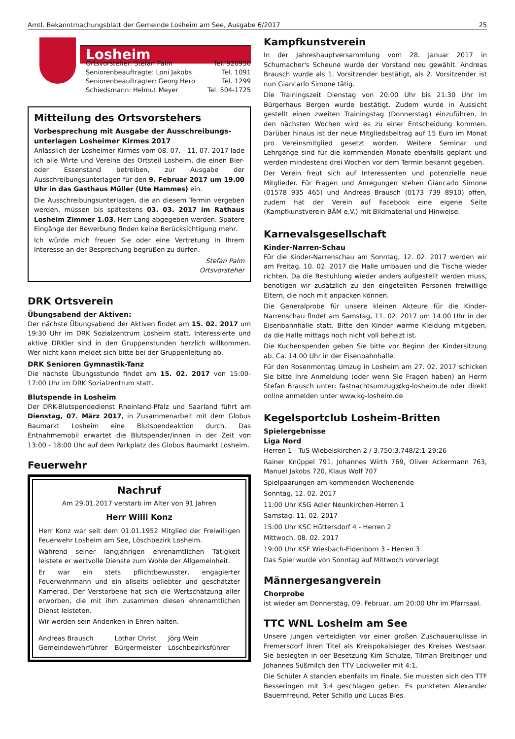Amtl. Bekanntmachungsblatt der Gemeinde Losheim am See, Ausgabe 6/2017 25
Losheim
Ortsvorsteher: Stefan Palm Tel. 920950
Seniorenbeauftragte: Loni Jakobs Tel. 1091
Seniorenbeauftragter: Georg Hero Tel. 1299
Schiedsmann: Helmut Meyer Tel. 504-1725
Mitteilung des Ortsvorstehers
Vorbesprechung mit Ausgabe der Ausschreibungs-unterlagen Losheimer Kirmes 2017
Anlässlich der Losheimer Kirmes vom 08. 07. - 11. 07. 2017 lade ich alle Wirte und Vereine des Ortsteil Losheim, die einen Bier- oder Essenstand betreiben, zur Ausgabe der Ausschreibungsunterlagen für den 9. Februar 2017 um 19.00 Uhr in das Gasthaus Müller (Ute Hammes) ein.
Die Ausschreibungsunterlagen, die an diesem Termin vergeben werden, müssen bis spätestens 03. 03. 2017 im Rathaus Losheim Zimmer 1.03, Herr Lang abgegeben werden. Spätere Eingänge der Bewerbung finden keine Berücksichtigung mehr.
Ich würde mich freuen Sie oder eine Vertretung in Ihrem Interesse an der Besprechung begrüßen zu dürfen.
Stefan Palm
Ortsvorsteher
DRK Ortsverein
Übungsabend der Aktiven:
Der nächste Übungsabend der Aktiven findet am 15. 02. 2017 um 19:30 Uhr im DRK Sozialzentrum Losheim statt. Interessierte und aktive DRKler sind in den Gruppenstunden herzlich willkommen. Wer nicht kann meldet sich bitte bei der Gruppenleitung ab.
DRK Senioren Gymnastik-Tanz
Die nächste Übungsstunde findet am 15. 02. 2017 von 15:00-17:00 Uhr im DRK Sozialzentrum statt.
Blutspende in Losheim
Der DRK-Blutspendedienst Rheinland-Pfalz und Saarland führt am Dienstag, 07. März 2017, in Zusammenarbeit mit dem Globus Baumarkt Losheim eine Blutspendeaktion durch. Das Entnahmemobil erwartet die Blutspender/innen in der Zeit von 13:00 - 18:00 Uhr auf dem Parkplatz des Globus Baumarkt Losheim.
Feuerwehr
Nachruf
Am 29.01.2017 verstarb im Alter von 91 Jahren
Herr Willi Konz
Herr Konz war seit dem 01.01.1952 Mitglied der Freiwilligen Feuerwehr Losheim am See, Löschbezirk Losheim.
Während seiner langjährigen ehrenamtlichen Tätigkeit leistete er wertvolle Dienste zum Wohle der Allgemeinheit.
Er war ein stets pflichtbewusster, engagierter Feuerwehrmann und ein allseits beliebter und geschätzter Kamerad. Der Verstorbene hat sich die Wertschätzung aller erworben, die mit ihm zusammen diesen ehrenamtlichen Dienst leisteten.
Wir werden sein Andenken in Ehren halten.
Andreas Brausch
Gemeindewehrführer
Lothar Christ
Bürgermeister
Jörg Wein
Löschbezirksführer
Kampfkunstverein
In der Jahreshauptversammlung vom 28. Januar 2017 in Schumacher's Scheune wurde der Vorstand neu gewählt. Andreas Brausch wurde als 1. Vorsitzender bestätigt, als 2. Vorsitzender ist nun Giancarlo Simone tätig.
Die Trainingszeit Dienstag von 20:00 Uhr bis 21:30 Uhr im Bürgerhaus Bergen wurde bestätigt. Zudem wurde in Aussicht gestellt einen zweiten Trainingstag (Donnerstag) einzuführen. In den nächsten Wochen wird es zu einer Entscheidung kommen. Darüber hinaus ist der neue Mitgliedsbeitrag auf 15 Euro im Monat pro Vereinsmitglied gesetzt worden. Weitere Seminar und Lehrgänge sind für die kommenden Monate ebenfalls geplant und werden mindestens drei Wochen vor dem Termin bekannt gegeben.
Der Verein freut sich auf Interessenten und potenzielle neue Mitglieder. Für Fragen und Anregungen stehen Giancarlo Simone (01578 935 465) und Andreas Brausch (0173 739 8910) offen, zudem hat der Verein auf Facebook eine eigene Seite (Kampfkunstverein BÄM e.V.) mit Bildmaterial und Hinweise.
Karnevalsgesellschaft
Kinder-Narren-Schau
Für die Kinder-Narrenschau am Sonntag, 12. 02. 2017 werden wir am Freitag, 10. 02. 2017 die Halle umbauen und die Tische wieder richten. Da die Bestuhlung wieder anders aufgestellt werden muss, benötigen wir zusätzlich zu den eingeteilten Personen freiwillige Eltern, die noch mit anpacken können.
Die Generalprobe für unsere kleinen Akteure für die Kinder-Narrenschau findet am Samstag, 11. 02. 2017 um 14.00 Uhr in der Eisenbahnhalle statt. Bitte den Kinder warme Kleidung mitgeben, da die Halle mittags noch nicht voll beheizt ist.
Die Kuchenspenden geben Sie bitte vor Beginn der Kindersitzung ab. Ca. 14.00 Uhr in der Eisenbahnhalle.
Für den Rosenmontag Umzug in Losheim am 27. 02. 2017 schicken Sie bitte Ihre Anmeldung (oder wenn Sie Fragen haben) an Herrn Stefan Brausch unter: fastnachtsumzug@kg-losheim.de oder direkt online anmelden unter www.kg-losheim.de
Kegelsportclub Losheim-Britten
Spielergebnisse
Liga Nord
Herren 1 - TuS Wiebelskirchen 2 / 3.750:3.748/2:1-29:26
Rainer Knüppel 791, Johannes Wirth 769, Oliver Ackermann 763, Manuel Jakobs 720, Klaus Wolf 707
Spielpaarungen am kommenden Wochenende
Sonntag, 12. 02. 2017
11:00 Uhr KSG Adler Neunkirchen-Herren 1
Samstag, 11. 02. 2017
15:00 Uhr KSC Hüttersdorf 4 - Herren 2
Mittwoch, 08. 02. 2017
19:00 Uhr KSF Wiesbach-Eidenborn 3 - Herren 3
Das Spiel wurde von Sonntag auf Mittwoch vorverlegt
Männergesangverein
Chorprobe
ist wieder am Donnerstag, 09. Februar, um 20:00 Uhr im Pfarrsaal.
TTC WNL Losheim am See
Unsere Jungen verteidigten vor einer großen Zuschauerkulisse in Fremersdorf ihren Titel als Kreispokalsieger des Kreises Westsaar. Sie besiegten in der Besetzung Kim Schulze, Tilman Breitinger und Johannes Süßmilch den TTV Lockweiler mit 4:1.
Die Schüler A standen ebenfalls im Finale. Sie mussten sich den TTF Besseringen mit 3:4 geschlagen geben. Es punkteten Alexander Bauernfreund, Peter Schillo und Lucas Bies.